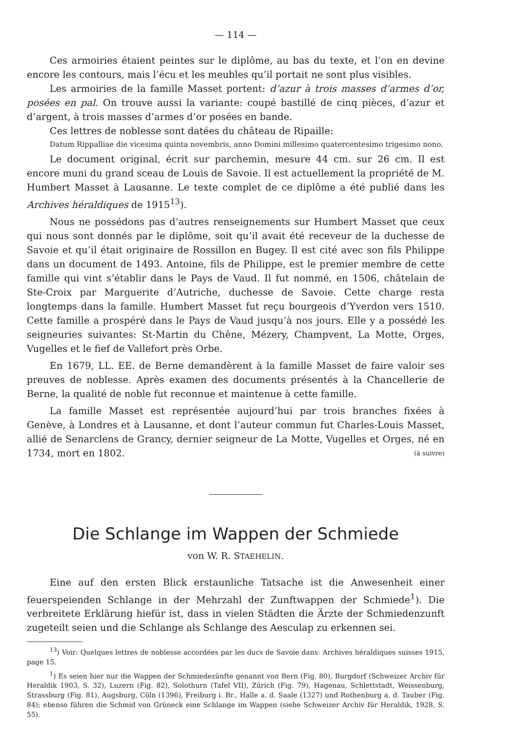— 114 —
Ces armoiries étaient peintes sur le diplôme, au bas du texte, et l’on en devine encore les contours, mais l’écu et les meubles qu’il portait ne sont plus visibles.
Les armoiries de la famille Masset portent: d’azur à trois masses d’armes d’or, posées en pal. On trouve aussi la variante: coupé bastillé de cinq pièces, d’azur et d’argent, à trois masses d’armes d’or posées en bande.
Ces lettres de noblesse sont datées du château de Ripaille:
Datum Rippalliae die vicesima quinta novembris, anno Domini millesimo quatercentesimo trigesimo nono.
Le document original, écrit sur parchemin, mesure 44 cm. sur 26 cm. Il est encore muni du grand sceau de Louis de Savoie. Il est actuellement la propriété de M. Humbert Masset à Lausanne. Le texte complet de ce diplôme a été publié dans les Archives héraldiques de 1915<sup>13</sup>).
Nous ne possédons pas d’autres renseignements sur Humbert Masset que ceux qui nous sont donnés par le diplôme, soit qu’il avait été receveur de la duchesse de Savoie et qu’il était originaire de Rossillon en Bugey. Il est cité avec son fils Philippe dans un document de 1493. Antoine, fils de Philippe, est le premier membre de cette famille qui vint s’établir dans le Pays de Vaud. Il fut nommé, en 1506, châtelain de Ste-Croix par Marguerite d’Autriche, duchesse de Savoie. Cette charge resta longtemps dans la famille. Humbert Masset fut reçu bourgeois d’Yverdon vers 1510. Cette famille a prospéré dans le Pays de Vaud jusqu’à nos jours. Elle y a possédé les seigneuries suivantes: St-Martin du Chêne, Mézery, Champvent, La Motte, Orges, Vugelles et le fief de Vallefort près Orbe.
En 1679, LL. EE. de Berne demandèrent à la famille Masset de faire valoir ses preuves de noblesse. Après examen des documents présentés à la Chancellerie de Berne, la qualité de noble fut reconnue et maintenue à cette famille.
La famille Masset est représentée aujourd’hui par trois branches fixées à Genève, à Londres et à Lausanne, et dont l’auteur commun fut Charles-Louis Masset, allié de Senarclens de Grancy, dernier seigneur de La Motte, Vugelles et Orges, né en 1734, mort en 1802. (à suivre)
Die Schlange im Wappen der Schmiede
von W. R. STAEHELIN.
Eine auf den ersten Blick erstaunliche Tatsache ist die Anwesenheit einer feuerspeienden Schlange in der Mehrzahl der Zunftwappen der Schmiede<sup>1</sup>). Die verbreitete Erklärung hiefür ist, dass in vielen Städten die Ärzte der Schmiedenzunft zugeteilt seien und die Schlange als Schlange des Aesculap zu erkennen sei.
<sup>13</sup>) Voir: Quelques lettres de noblesse accordées par les ducs de Savoie dans: Archives héraldiques suisses 1915, page 15.
<sup>1</sup>) Es seien hier nur die Wappen der Schmiedezünfte genannt von Bern (Fig. 80), Burgdorf (Schweizer Archiv für Heraldik 1903, S. 32), Luzern (Fig. 82), Solothurn (Tafel VII), Zürich (Fig. 79), Hagenau, Schlettstadt, Weissenburg, Strassburg (Fig. 81), Augsburg, Cöln (1396), Freiburg i. Br., Halle a. d. Saale (1327) und Rothenburg a. d. Tauber (Fig. 84); ebenso führen die Schmid von Grüneck eine Schlange im Wappen (siehe Schweizer Archiv für Heraldik, 1928, S. 55).